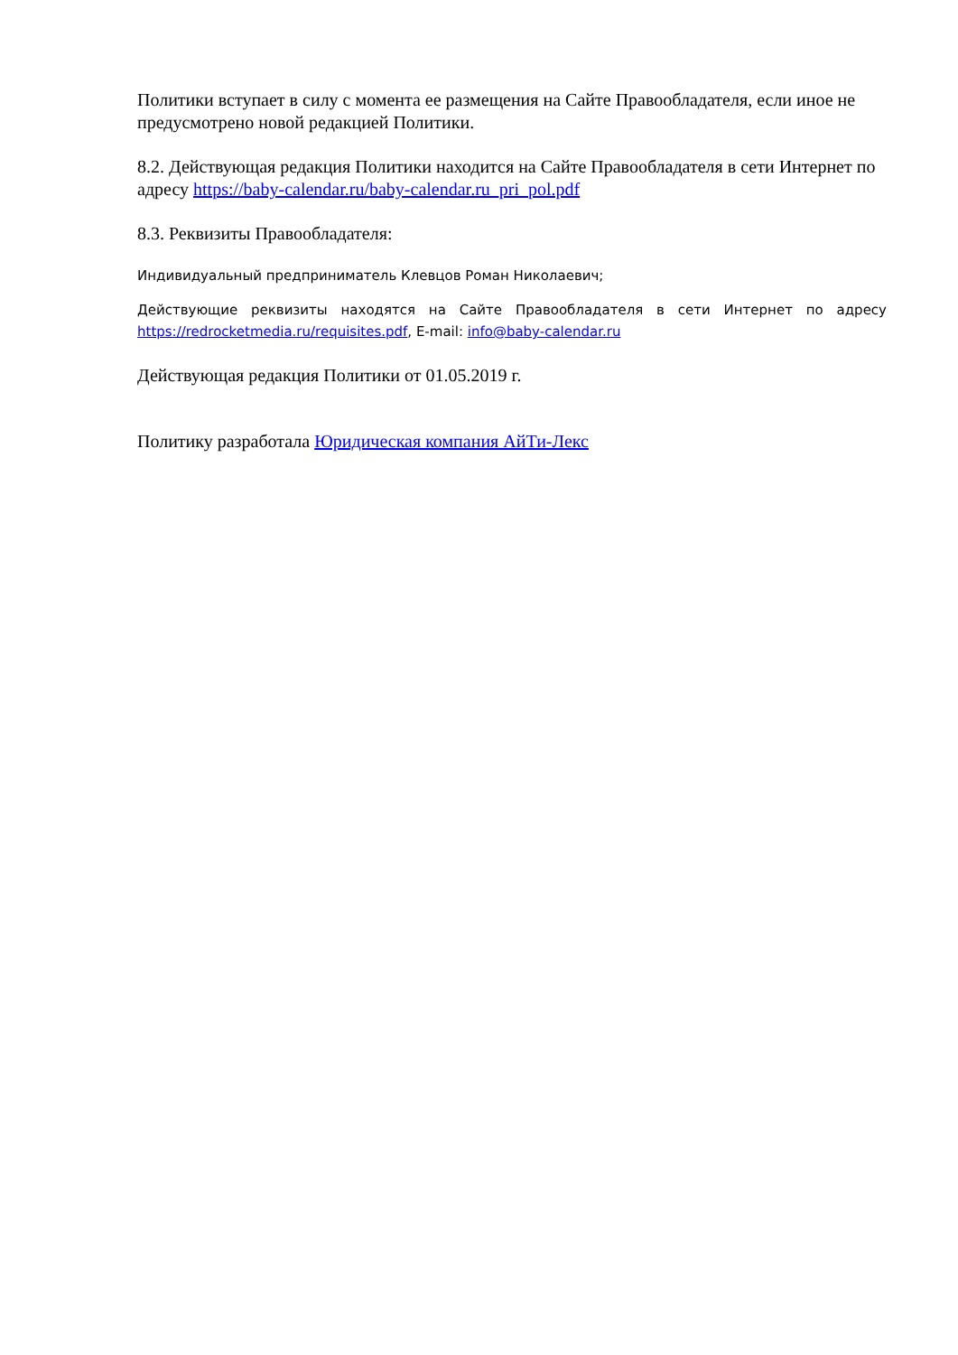Политики вступает в силу с момента ее размещения на Сайте Правообладателя, если иное не предусмотрено новой редакцией Политики.
8.2. Действующая редакция Политики находится на Сайте Правообладателя в сети Интернет по адресу https://baby-calendar.ru/baby-calendar.ru_pri_pol.pdf
8.3. Реквизиты Правообладателя:
Индивидуальный предприниматель Клевцов Роман Николаевич;
Действующие реквизиты находятся на Сайте Правообладателя в сети Интернет по адресу https://redrocketmedia.ru/requisites.pdf, E-mail: info@baby-calendar.ru
Действующая редакция Политики от 01.05.2019 г.
Политику разработала Юридическая компания АйТи-Лекс